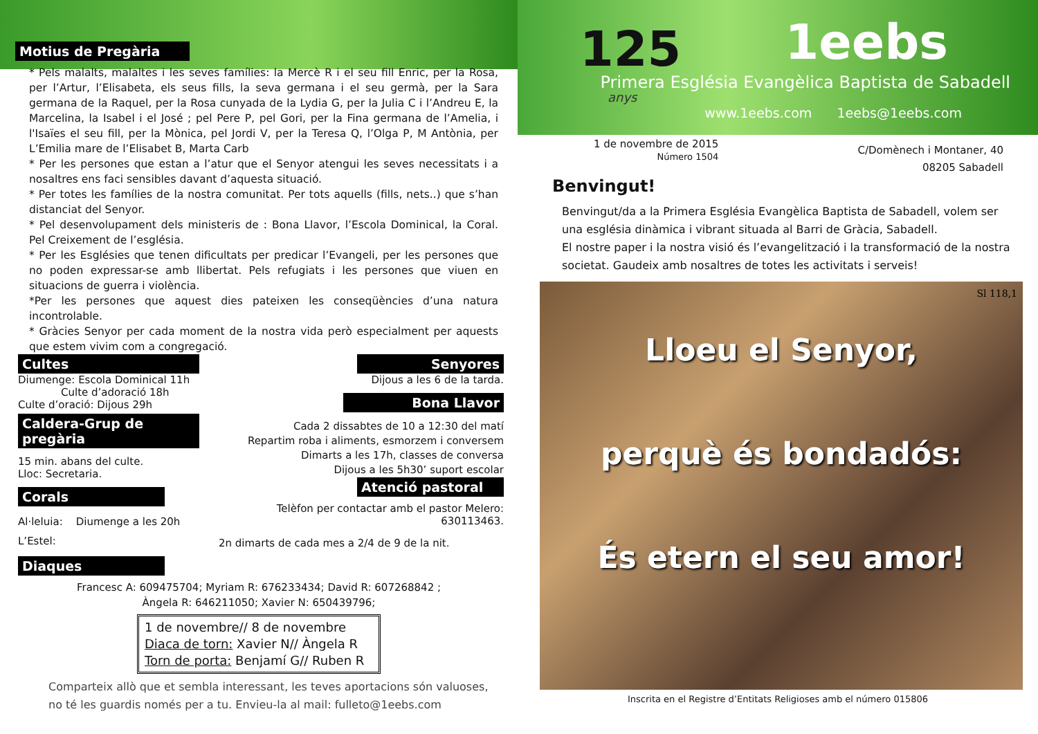Motius de Pregària
* Pels malalts, malaltes i les seves famílies: la Mercè R i el seu fill Enric, per la Rosa, per l’Artur, l’Elisabeta, els seus fills, la seva germana i el seu germà, per la Sara germana de la Raquel, per la Rosa cunyada de la Lydia G, per la Julia C i l’Andreu E, la Marcelina, la Isabel i el José ; pel Pere P, pel Gori, per la Fina germana de l’Amelia, i l'Isaïes el seu fill, per la Mònica, pel Jordi V, per la Teresa Q, l’Olga P, M Antònia, per L’Emilia mare de l’Elisabet B, Marta Carb
* Per les persones que estan a l’atur que el Senyor atengui les seves necessitats i a nosaltres ens faci sensibles davant d’aquesta situació.
* Per totes les famílies de la nostra comunitat. Per tots aquells (fills, nets..) que s’han distanciat del Senyor.
* Pel desenvolupament dels ministeris de : Bona Llavor, l’Escola Dominical, la Coral. Pel Creixement de l’església.
* Per les Esglésies que tenen dificultats per predicar l’Evangeli, per les persones que no poden expressar-se amb llibertat. Pels refugiats i les persones que viuen en situacions de guerra i violència.
*Per les persones que aquest dies pateixen les conseqüències d’una natura incontrolable.
* Gràcies Senyor per cada moment de la nostra vida però especialment per aquests que estem vivim com a congregació.
Cultes
Diumenge: Escola Dominical 11h
Culte d’adoració 18h
Culte d’oració: Dijous 29h
Caldera-Grup de pregària
15 min. abans del culte.
Lloc: Secretaria.
Corals
Al·leluia: Diumenge a les 20h
L’Estel:
Diaques
Senyores
Dijous a les 6 de la tarda.
Bona Llavor
Cada 2 dissabtes de 10 a 12:30 del matí
Repartim roba i aliments, esmorzem i conversem
Dimarts a les 17h, classes de conversa
Dijous a les 5h30’ suport escolar
Atenció pastoral
Telèfon per contactar amb el pastor Melero:
630113463.
2n dimarts de cada mes a 2/4 de 9 de la nit.
Francesc A: 609475704; Myriam R: 676233434; David R: 607268842 ;
Àngela R: 646211050; Xavier N: 650439796;
1 de novembre// 8 de novembre
Diaca de torn: Xavier N// Àngela R
Torn de porta: Benjamí G// Ruben R
Comparteix allò que et sembla interessant, les teves aportacions són valuoses,
no té les guardis només per a tu. Envieu-la al mail: fulleto@1eebs.com
125
anys
1eebs
Primera Església Evangèlica Baptista de Sabadell
www.1eebs.com 1eebs@1eebs.com
1 de novembre de 2015
Número 1504
C/Domènech i Montaner, 40
08205 Sabadell
Benvingut!
Benvingut/da a la Primera Església Evangèlica Baptista de Sabadell, volem ser una església dinàmica i vibrant situada al Barri de Gràcia, Sabadell.
El nostre paper i la nostra visió és l’evangelització i la transformació de la nostra societat. Gaudeix amb nosaltres de totes les activitats i serveis!
Sl 118,1
Lloeu el Senyor,
perquè és bondadós:
És etern el seu amor!
Inscrita en el Registre d’Entitats Religioses amb el número 015806